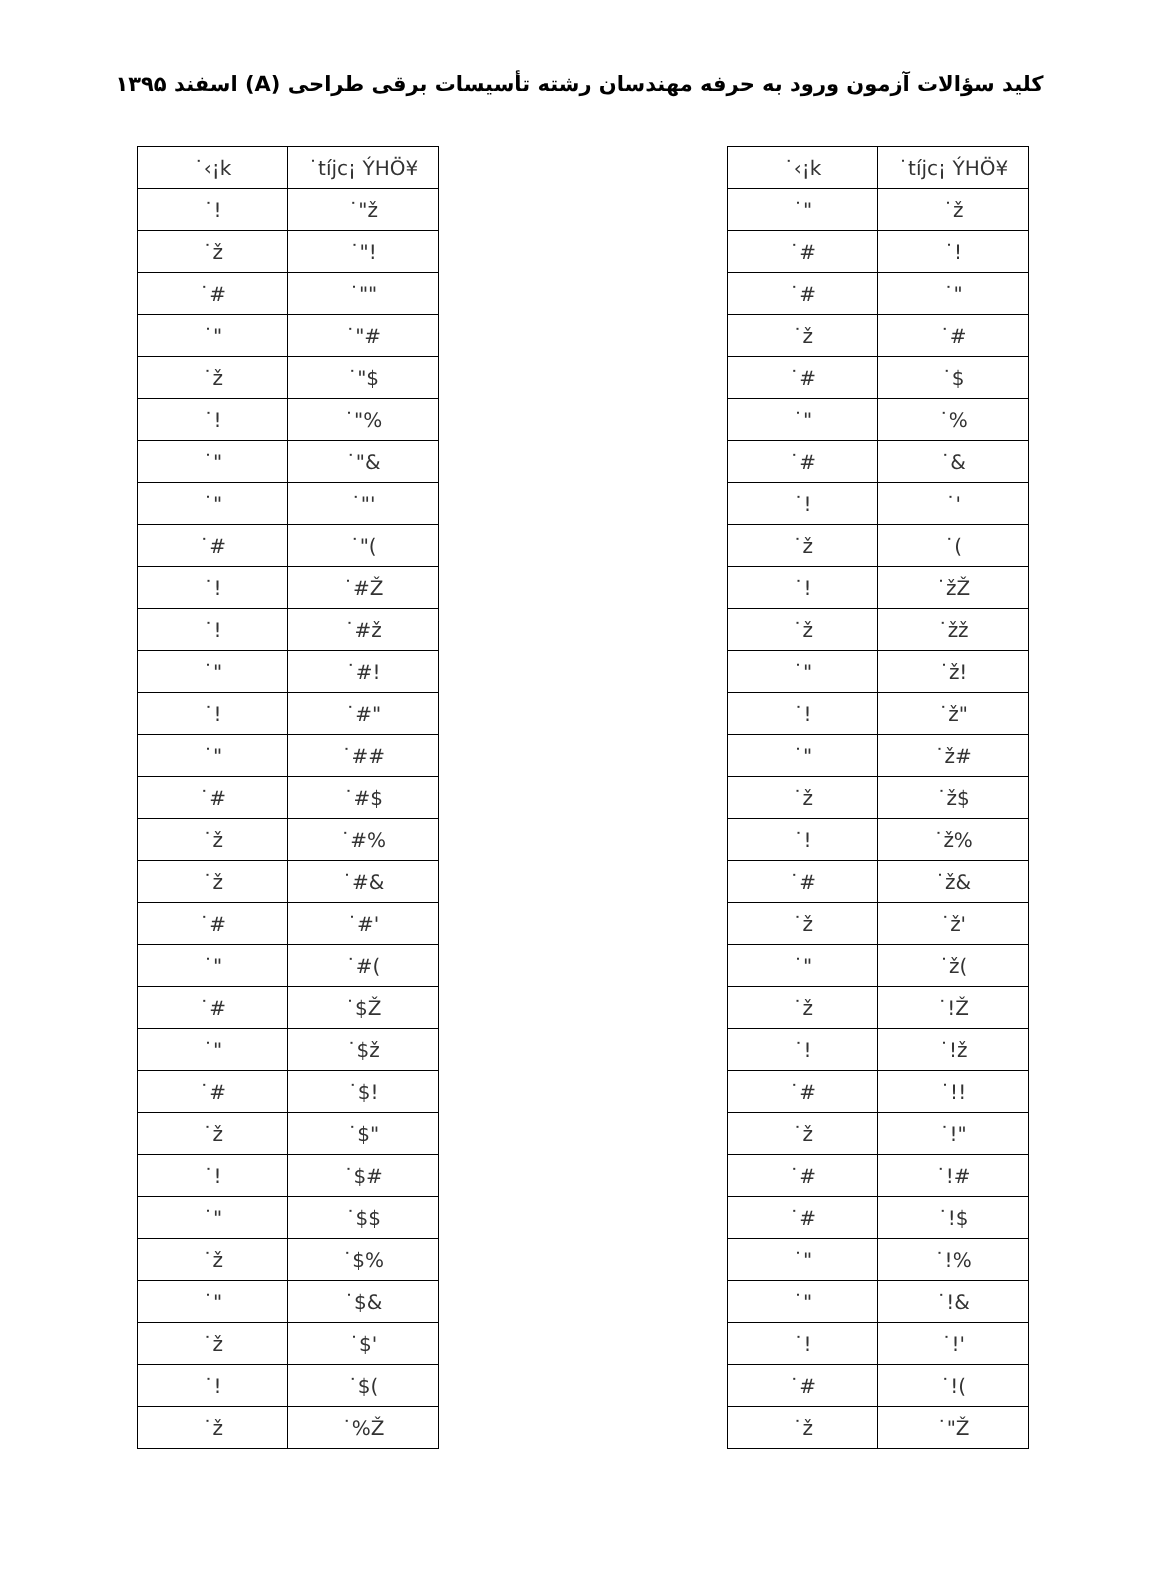کلید سؤالات آزمون ورود به حرفه مهندسان رشته تأسیسات برقی طراحی (A) اسفند ۱۳۹۵
| ˙‹¡k | ˙tíjc¡ ÝHÖ¥ |
| --- | --- |
| ˙! | ˙"ž |
| ˙ž | ˙"! |
| ˙# | ˙"" |
| ˙" | ˙"# |
| ˙ž | ˙"$ |
| ˙! | ˙"% |
| ˙" | ˙"& |
| ˙" | ˙"' |
| ˙# | ˙"( |
| ˙! | ˙#Ž |
| ˙! | ˙#ž |
| ˙" | ˙#! |
| ˙! | ˙#" |
| ˙" | ˙## |
| ˙# | ˙#$ |
| ˙ž | ˙#% |
| ˙ž | ˙#& |
| ˙# | ˙#' |
| ˙" | ˙#( |
| ˙# | ˙$Ž |
| ˙" | ˙$ž |
| ˙# | ˙$! |
| ˙ž | ˙$" |
| ˙! | ˙$# |
| ˙" | ˙$$ |
| ˙ž | ˙$% |
| ˙" | ˙$& |
| ˙ž | ˙$' |
| ˙! | ˙$( |
| ˙ž | ˙%Ž |
| ˙‹¡k | ˙tíjc¡ ÝHÖ¥ |
| --- | --- |
| ˙" | ˙ž |
| ˙# | ˙! |
| ˙# | ˙" |
| ˙ž | ˙# |
| ˙# | ˙$ |
| ˙" | ˙% |
| ˙# | ˙& |
| ˙! | ˙' |
| ˙ž | ˙( |
| ˙! | ˙žŽ |
| ˙ž | ˙žž |
| ˙" | ˙ž! |
| ˙! | ˙ž" |
| ˙" | ˙ž# |
| ˙ž | ˙ž$ |
| ˙! | ˙ž% |
| ˙# | ˙ž& |
| ˙ž | ˙ž' |
| ˙" | ˙ž( |
| ˙ž | ˙!Ž |
| ˙! | ˙!ž |
| ˙# | ˙!! |
| ˙ž | ˙!" |
| ˙# | ˙!# |
| ˙# | ˙!$ |
| ˙" | ˙!% |
| ˙" | ˙!& |
| ˙! | ˙!' |
| ˙# | ˙!( |
| ˙ž | ˙"Ž |